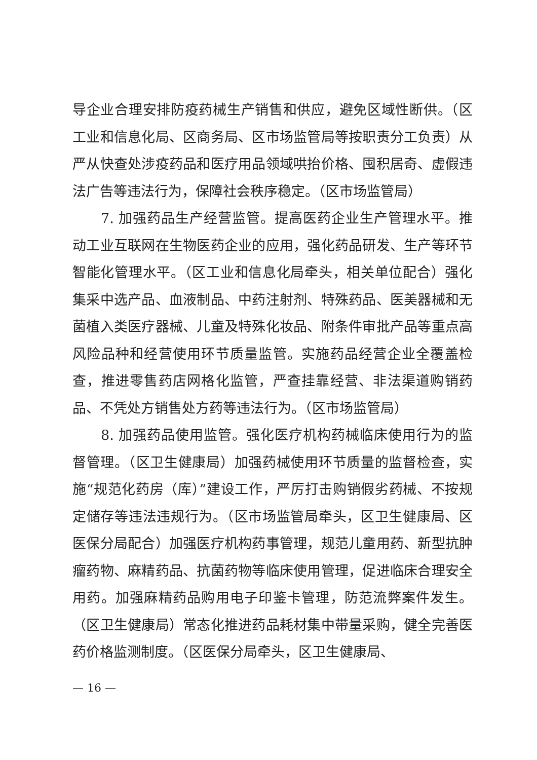导企业合理安排防疫药械生产销售和供应，避免区域性断供。（区工业和信息化局、区商务局、区市场监管局等按职责分工负责）从严从快查处涉疫药品和医疗用品领域哄抬价格、囤积居奇、虚假违法广告等违法行为，保障社会秩序稳定。（区市场监管局）
7. 加强药品生产经营监管。提高医药企业生产管理水平。推动工业互联网在生物医药企业的应用，强化药品研发、生产等环节智能化管理水平。（区工业和信息化局牵头，相关单位配合）强化集采中选产品、血液制品、中药注射剂、特殊药品、医美器械和无菌植入类医疗器械、儿童及特殊化妆品、附条件审批产品等重点高风险品种和经营使用环节质量监管。实施药品经营企业全覆盖检查，推进零售药店网格化监管，严查挂靠经营、非法渠道购销药品、不凭处方销售处方药等违法行为。（区市场监管局）
8. 加强药品使用监管。强化医疗机构药械临床使用行为的监督管理。（区卫生健康局）加强药械使用环节质量的监督检查，实施“规范化药房（库）”建设工作，严厉打击购销假劣药械、不按规定储存等违法违规行为。（区市场监管局牵头，区卫生健康局、区医保分局配合）加强医疗机构药事管理，规范儿童用药、新型抗肿瘤药物、麻精药品、抗菌药物等临床使用管理，促进临床合理安全用药。加强麻精药品购用电子印鉴卡管理，防范流弊案件发生。（区卫生健康局）常态化推进药品耗材集中带量采购，健全完善医药价格监测制度。（区医保分局牵头，区卫生健康局、
— 16 —